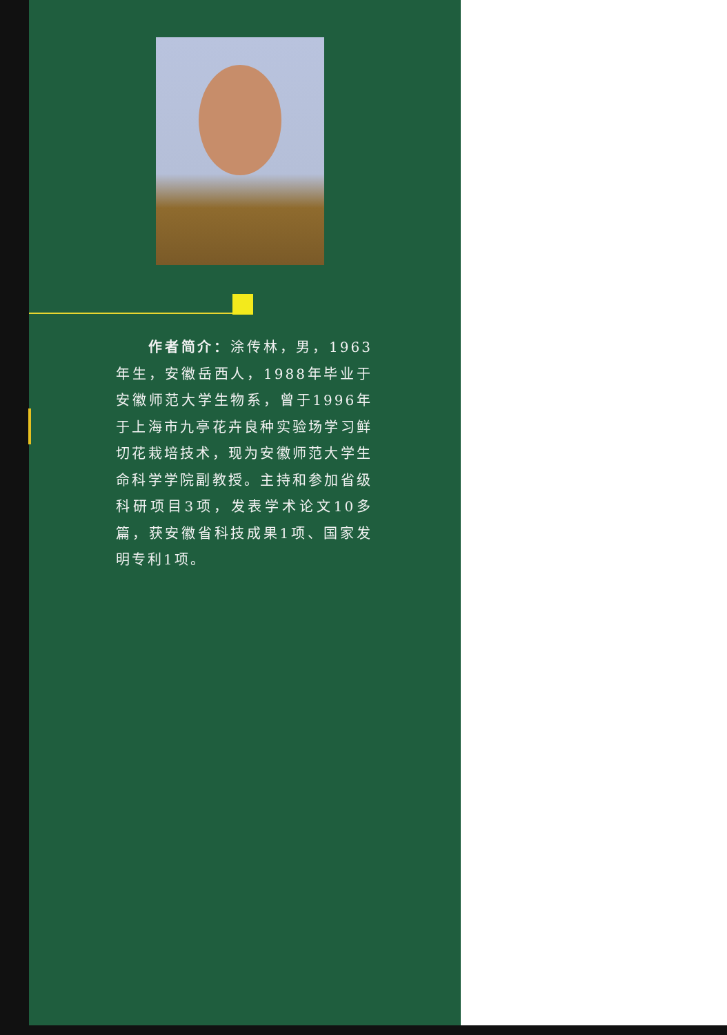作者简介：涂传林，男，1963年生，安徽岳西人，1988年毕业于安徽师范大学生物系，曾于1996年于上海市九亭花卉良种实验场学习鲜切花栽培技术，现为安徽师范大学生命科学学院副教授。主持和参加省级科研项目3项，发表学术论文10多篇，获安徽省科技成果1项、国家发明专利1项。